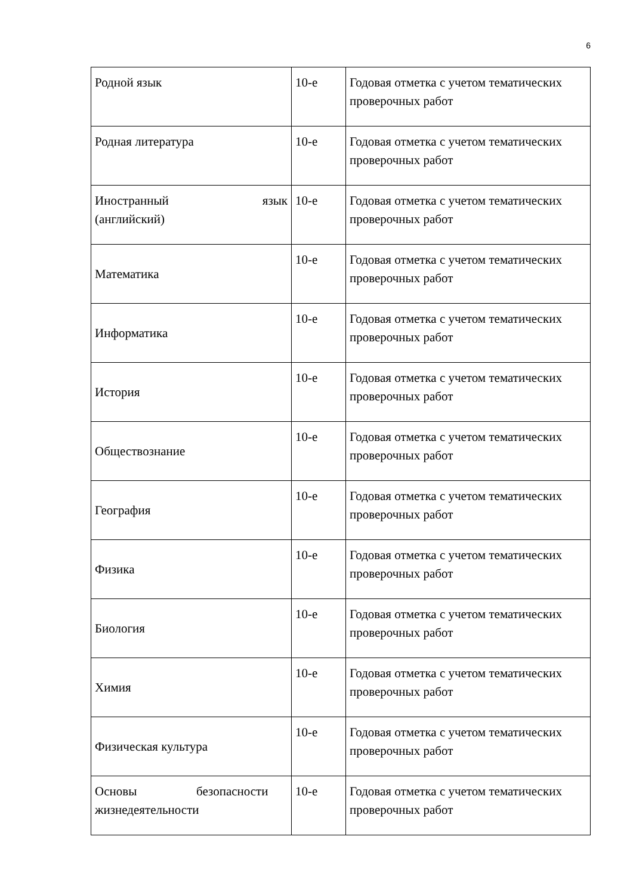6
| Родной язык | 10-е | Годовая отметка с учетом тематических проверочных работ |
| Родная литература | 10-е | Годовая отметка с учетом тематических проверочных работ |
| Иностранный язык (английский) | 10-е | Годовая отметка с учетом тематических проверочных работ |
| Математика | 10-е | Годовая отметка с учетом тематических проверочных работ |
| Информатика | 10-е | Годовая отметка с учетом тематических проверочных работ |
| История | 10-е | Годовая отметка с учетом тематических проверочных работ |
| Обществознание | 10-е | Годовая отметка с учетом тематических проверочных работ |
| География | 10-е | Годовая отметка с учетом тематических проверочных работ |
| Физика | 10-е | Годовая отметка с учетом тематических проверочных работ |
| Биология | 10-е | Годовая отметка с учетом тематических проверочных работ |
| Химия | 10-е | Годовая отметка с учетом тематических проверочных работ |
| Физическая культура | 10-е | Годовая отметка с учетом тематических проверочных работ |
| Основы безопасности жизнедеятельности | 10-е | Годовая отметка с учетом тематических проверочных работ |